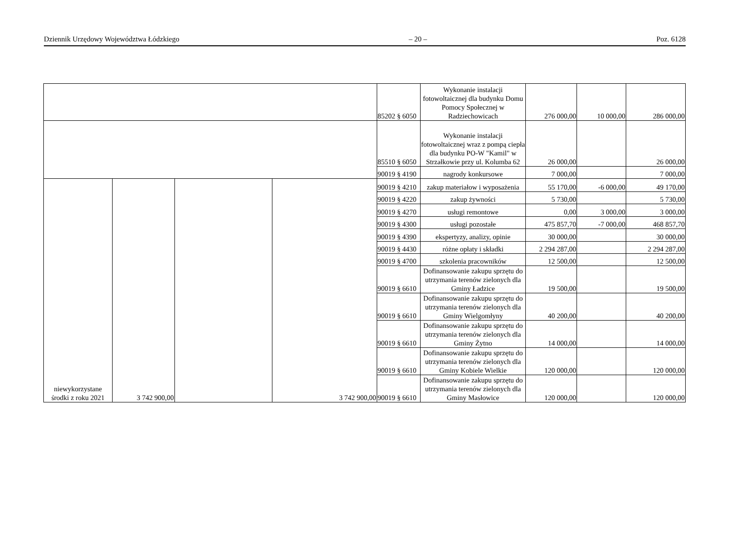Dziennik Urzędowy Województwa Łódzkiego – 20 – Poz. 6128
| | | | | 85202 § 6050 | Wykonanie instalacji fotowoltaicznej dla budynku Domu Pomocy Społecznej w Radziechowicach | 276 000,00 | 10 000,00 | 286 000,00 |
| | | | | 85510 § 6050 | Wykonanie instalacji fotowoltaicznej wraz z pompą ciepła dla budynku PO-W "Kamil" w Strzałkowie przy ul. Kolumba 62 | 26 000,00 | | 26 000,00 |
| | | | | 90019 § 4190 | nagrody konkursowe | 7 000,00 | | 7 000,00 |
| niewykorzystane środki z roku 2021 | 3 742 900,00 | | 3 742 900,00 | 90019 § 4210 | zakup materiałow i wyposażenia | 55 170,00 | -6 000,00 | 49 170,00 |
| | | | | 90019 § 4220 | zakup żywności | 5 730,00 | | 5 730,00 |
| | | | | 90019 § 4270 | usługi remontowe | 0,00 | 3 000,00 | 3 000,00 |
| | | | | 90019 § 4300 | usługi pozostałe | 475 857,70 | -7 000,00 | 468 857,70 |
| | | | | 90019 § 4390 | ekspertyzy, analizy, opinie | 30 000,00 | | 30 000,00 |
| | | | | 90019 § 4430 | różne opłaty i składki | 2 294 287,00 | | 2 294 287,00 |
| | | | | 90019 § 4700 | szkolenia pracowników | 12 500,00 | | 12 500,00 |
| | | | | 90019 § 6610 | Dofinansowanie zakupu sprzętu do utrzymania terenów zielonych dla Gminy Ładzice | 19 500,00 | | 19 500,00 |
| | | | | 90019 § 6610 | Dofinansowanie zakupu sprzętu do utrzymania terenów zielonych dla Gminy Wielgomłyny | 40 200,00 | | 40 200,00 |
| | | | | 90019 § 6610 | Dofinansowanie zakupu sprzętu do utrzymania terenów zielonych dla Gminy Żytno | 14 000,00 | | 14 000,00 |
| | | | | 90019 § 6610 | Dofinansowanie zakupu sprzętu do utrzymania terenów zielonych dla Gminy Kobiele Wielkie | 120 000,00 | | 120 000,00 |
| | | | | 90019 § 6610 | Dofinansowanie zakupu sprzętu do utrzymania terenów zielonych dla Gminy Masłowice | 120 000,00 | | 120 000,00 |